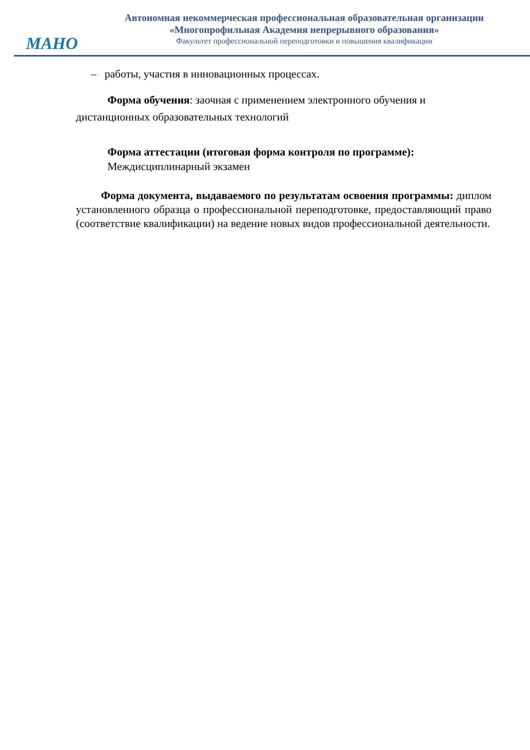МАНО
Автономная некоммерческая профессиональная образовательная организации
«Многопрофильная Академия непрерывного образования»
Факультет профессиональной переподготовки и повышения квалификации
– работы, участия в инновационных процессах.
Форма обучения: заочная с применением электронного обучения и дистанционных образовательных технологий
Форма аттестации (итоговая форма контроля по программе):
Междисциплинарный экзамен
Форма документа, выдаваемого по результатам освоения программы: диплом установленного образца о профессиональной переподготовке, предоставляющий право (соответствие квалификации) на ведение новых видов профессиональной деятельности.